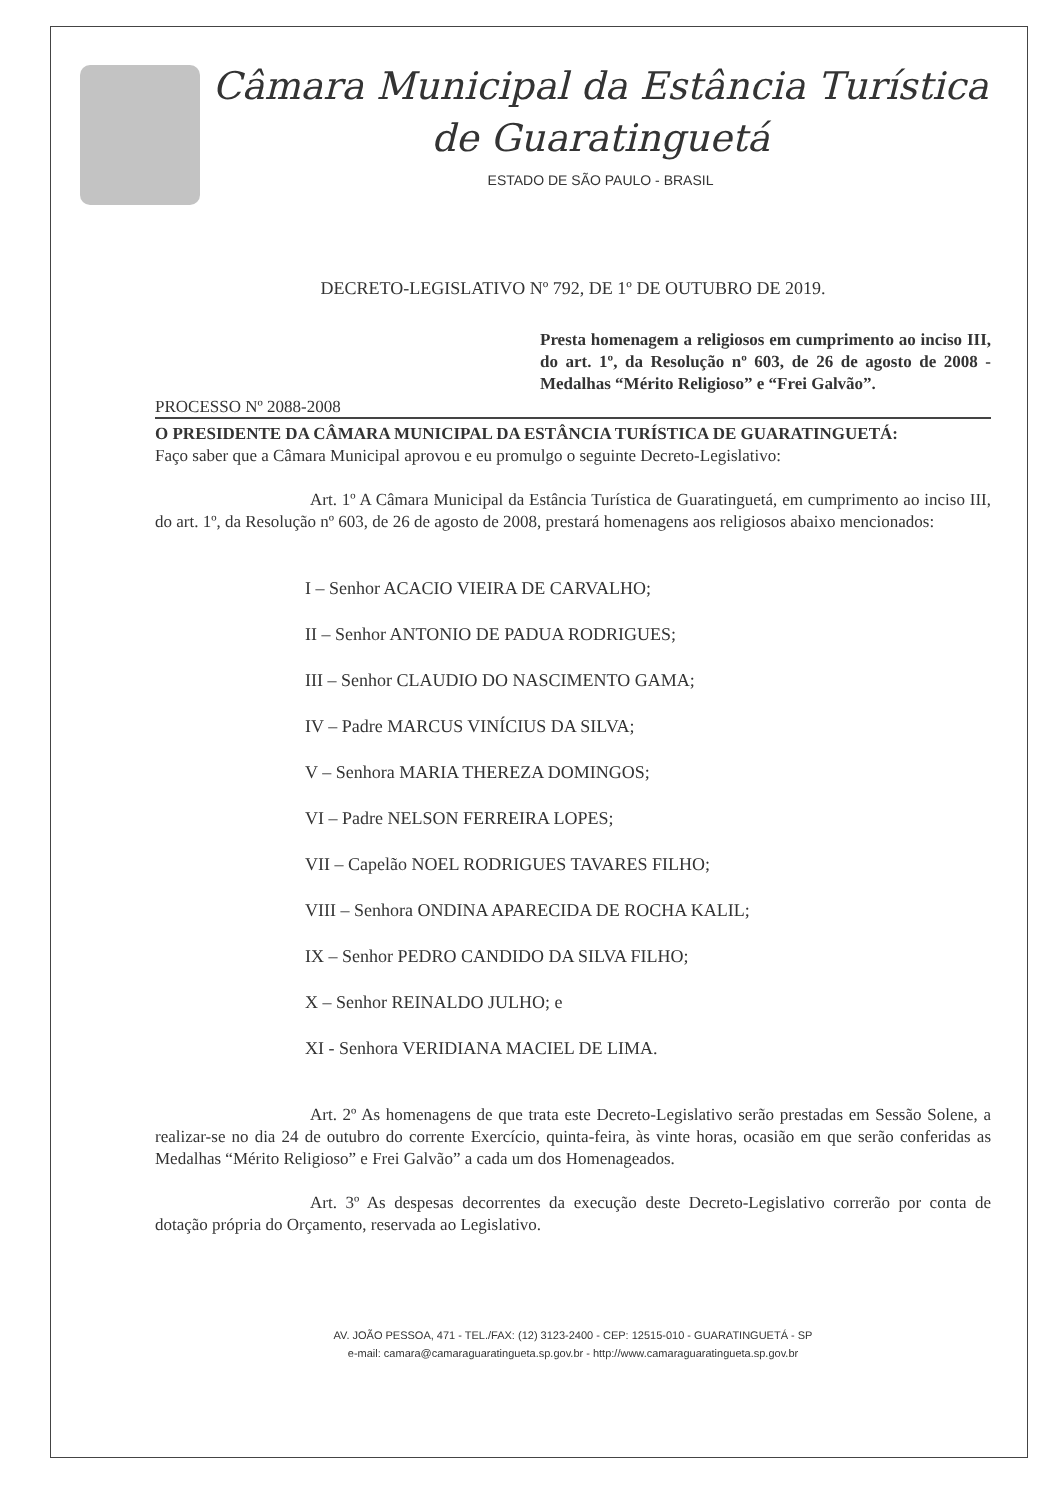Câmara Municipal da Estância Turística
de Guaratinguetá
ESTADO DE SÃO PAULO - BRASIL
DECRETO-LEGISLATIVO Nº 792, DE 1º DE OUTUBRO DE 2019.
Presta homenagem a religiosos em cumprimento ao inciso III, do art. 1º, da Resolução nº 603, de 26 de agosto de 2008 - Medalhas “Mérito Religioso” e “Frei Galvão”.
PROCESSO Nº 2088-2008
O PRESIDENTE DA CÂMARA MUNICIPAL DA ESTÂNCIA TURÍSTICA DE GUARATINGUETÁ:
Faço saber que a Câmara Municipal aprovou e eu promulgo o seguinte Decreto-Legislativo:
Art. 1º A Câmara Municipal da Estância Turística de Guaratinguetá, em cumprimento ao inciso III, do art. 1º, da Resolução nº 603, de 26 de agosto de 2008, prestará homenagens aos religiosos abaixo mencionados:
I – Senhor ACACIO VIEIRA DE CARVALHO;
II – Senhor ANTONIO DE PADUA RODRIGUES;
III – Senhor CLAUDIO DO NASCIMENTO GAMA;
IV – Padre MARCUS VINÍCIUS DA SILVA;
V – Senhora MARIA THEREZA DOMINGOS;
VI – Padre NELSON FERREIRA LOPES;
VII – Capelão NOEL RODRIGUES TAVARES FILHO;
VIII – Senhora ONDINA APARECIDA DE ROCHA KALIL;
IX – Senhor PEDRO CANDIDO DA SILVA FILHO;
X – Senhor REINALDO JULHO; e
XI - Senhora VERIDIANA MACIEL DE LIMA.
Art. 2º As homenagens de que trata este Decreto-Legislativo serão prestadas em Sessão Solene, a realizar-se no dia 24 de outubro do corrente Exercício, quinta-feira, às vinte horas, ocasião em que serão conferidas as Medalhas “Mérito Religioso” e Frei Galvão” a cada um dos Homenageados.
Art. 3º As despesas decorrentes da execução deste Decreto-Legislativo correrão por conta de dotação própria do Orçamento, reservada ao Legislativo.
AV. JOÃO PESSOA, 471 - TEL./FAX: (12) 3123-2400 - CEP: 12515-010 - GUARATINGUETÁ - SP
e-mail: camara@camaraguaratingueta.sp.gov.br - http://www.camaraguaratingueta.sp.gov.br